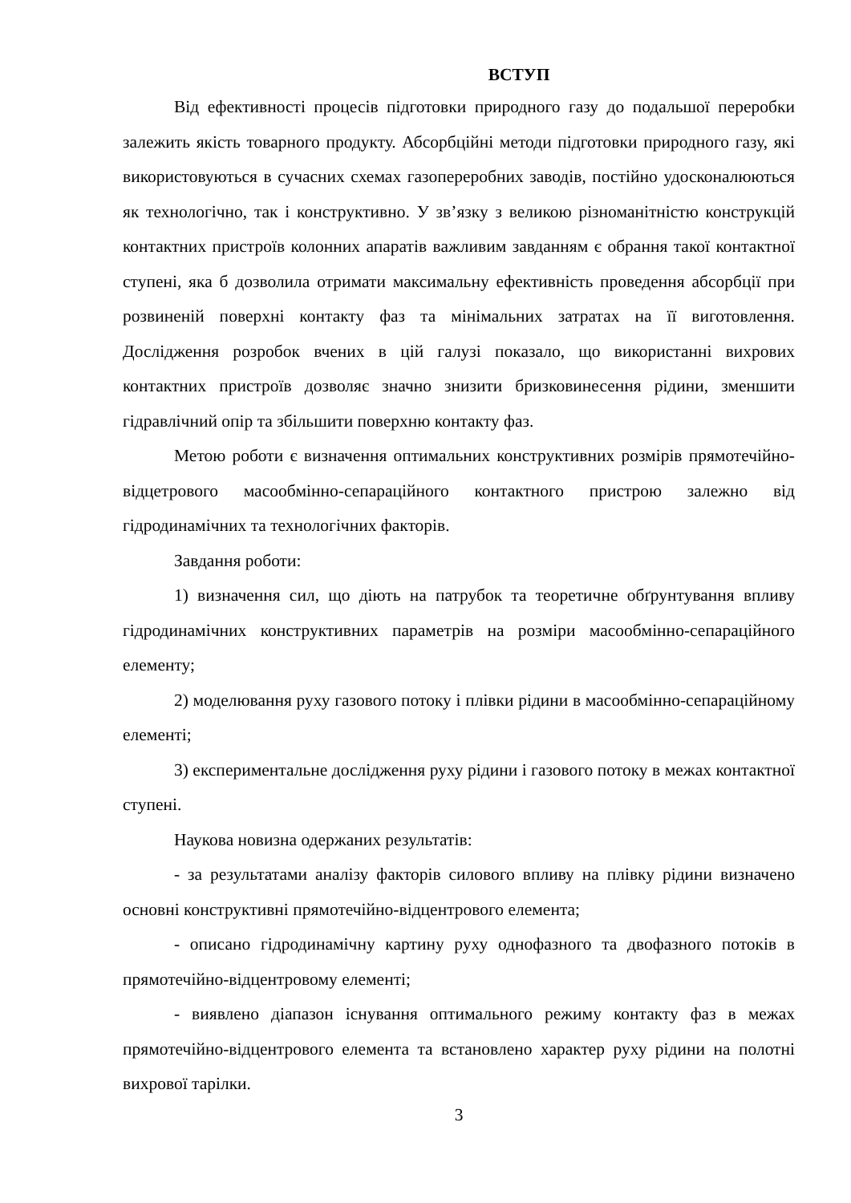ВСТУП
Від ефективності процесів підготовки природного газу до подальшої переробки залежить якість товарного продукту. Абсорбційні методи підготовки природного газу, які використовуються в сучасних схемах газопереробних заводів, постійно удосконалюються як технологічно, так і конструктивно. У зв’язку з великою різноманітністю конструкцій контактних пристроїв колонних апаратів важливим завданням є обрання такої контактної ступені, яка б дозволила отримати максимальну ефективність проведення абсорбції при розвиненій поверхні контакту фаз та мінімальних затратах на її виготовлення. Дослідження розробок вчених в цій галузі показало, що використанні вихрових контактних пристроїв дозволяє значно знизити бризковинесення рідини, зменшити гідравлічний опір та збільшити поверхню контакту фаз.
Метою роботи є визначення оптимальних конструктивних розмірів прямотечійно-відцетрового масообмінно-сепараційного контактного пристрою залежно від гідродинамічних та технологічних факторів.
Завдання роботи:
1) визначення сил, що діють на патрубок та теоретичне обґрунтування впливу гідродинамічних конструктивних параметрів на розміри масообмінно-сепараційного елементу;
2) моделювання руху газового потоку і плівки рідини в масообмінно-сепараційному елементі;
3) експериментальне дослідження руху рідини і газового потоку в межах контактної ступені.
Наукова новизна одержаних результатів:
- за результатами аналізу факторів силового впливу на плівку рідини визначено основні конструктивні прямотечійно-відцентрового елемента;
- описано гідродинамічну картину руху однофазного та двофазного потоків в прямотечійно-відцентровому елементі;
- виявлено діапазон існування оптимального режиму контакту фаз в межах прямотечійно-відцентрового елемента та встановлено характер руху рідини на полотні вихрової тарілки.
3